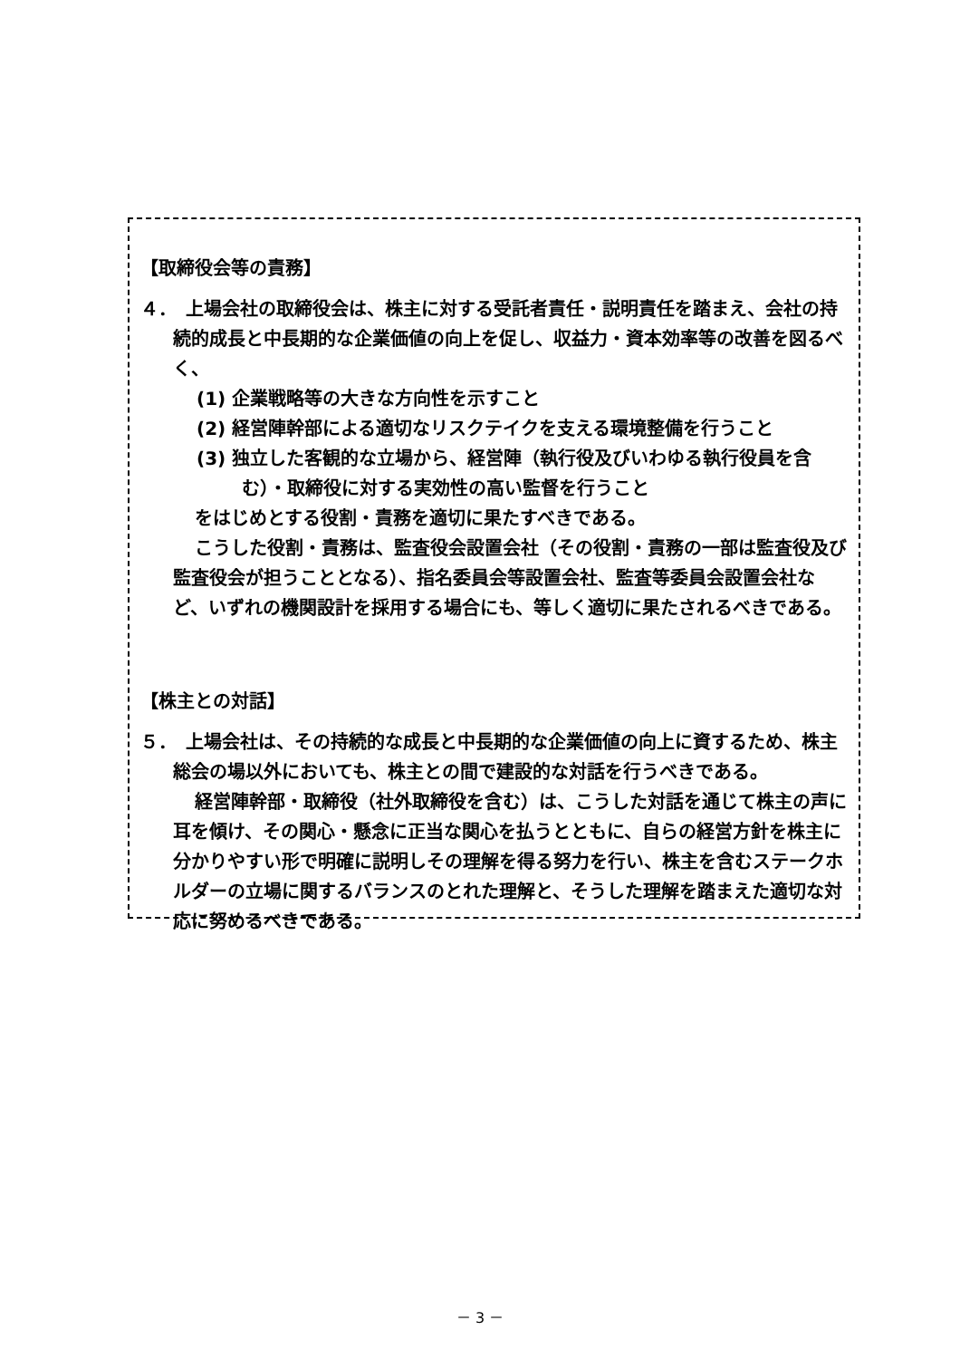【取締役会等の責務】
４．　上場会社の取締役会は、株主に対する受託者責任・説明責任を踏まえ、会社の持続的成長と中長期的な企業価値の向上を促し、収益力・資本効率等の改善を図るべく、
(1) 企業戦略等の大きな方向性を示すこと
(2) 経営陣幹部による適切なリスクテイクを支える環境整備を行うこと
(3) 独立した客観的な立場から、経営陣（執行役及びいわゆる執行役員を含む）・取締役に対する実効性の高い監督を行うこと
をはじめとする役割・責務を適切に果たすべきである。
こうした役割・責務は、監査役会設置会社（その役割・責務の一部は監査役及び監査役会が担うこととなる）、指名委員会等設置会社、監査等委員会設置会社など、いずれの機関設計を採用する場合にも、等しく適切に果たされるべきである。
【株主との対話】
５．　上場会社は、その持続的な成長と中長期的な企業価値の向上に資するため、株主総会の場以外においても、株主との間で建設的な対話を行うべきである。
経営陣幹部・取締役（社外取締役を含む）は、こうした対話を通じて株主の声に耳を傾け、その関心・懸念に正当な関心を払うとともに、自らの経営方針を株主に分かりやすい形で明確に説明しその理解を得る努力を行い、株主を含むステークホルダーの立場に関するバランスのとれた理解と、そうした理解を踏まえた適切な対応に努めるべきである。
－ 3 －